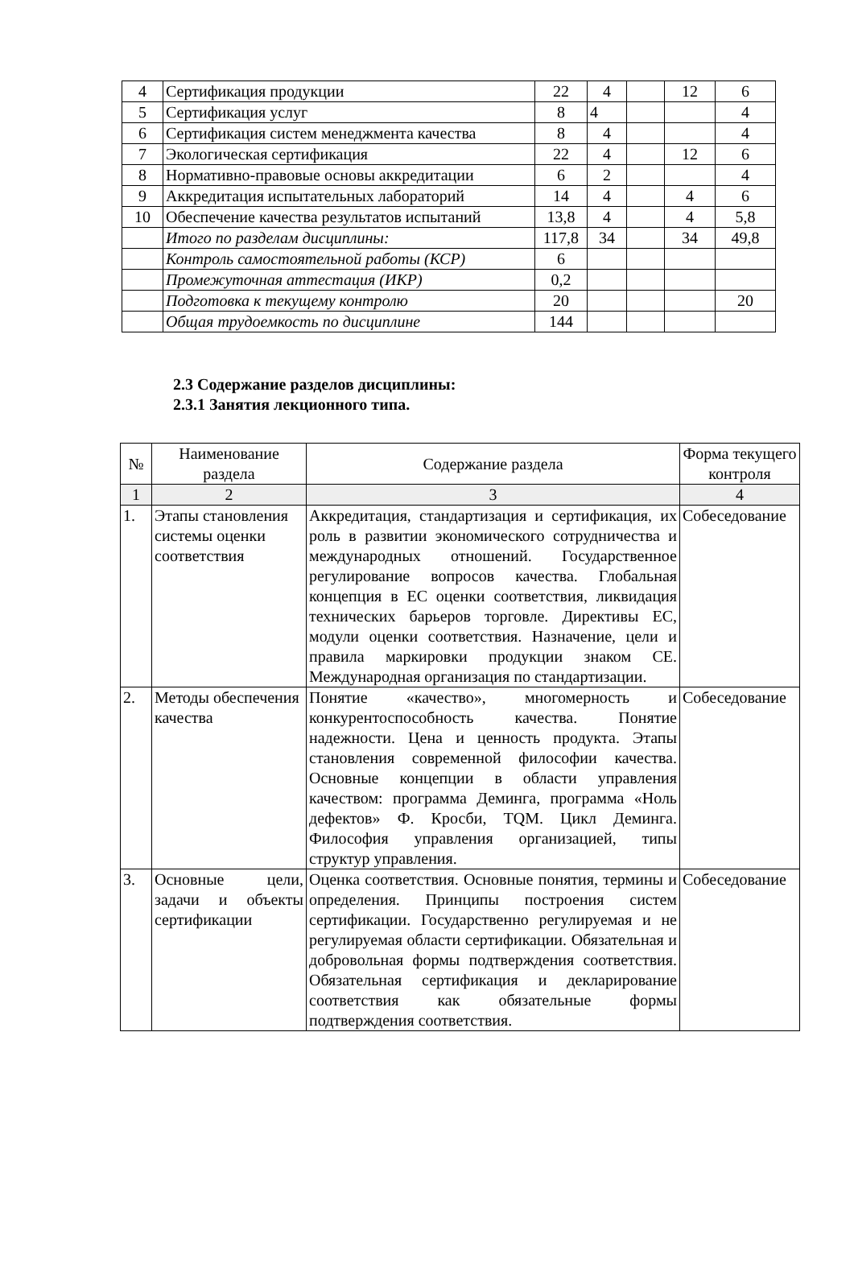| 4 | Сертификация продукции | 22 | 4 | | 12 | 6 |
| 5 | Сертификация услуг | 8 | 4 | | | 4 |
| 6 | Сертификация систем менеджмента качества | 8 | 4 | | | 4 |
| 7 | Экологическая сертификация | 22 | 4 | | 12 | 6 |
| 8 | Нормативно-правовые основы аккредитации | 6 | 2 | | | 4 |
| 9 | Аккредитация испытательных лабораторий | 14 | 4 | | 4 | 6 |
| 10 | Обеспечение качества результатов испытаний | 13,8 | 4 | | 4 | 5,8 |
| | Итого по разделам дисциплины: | 117,8 | 34 | | 34 | 49,8 |
| | Контроль самостоятельной работы (КСР) | 6 | | | | |
| | Промежуточная аттестация (ИКР) | 0,2 | | | | |
| | Подготовка к текущему контролю | 20 | | | | 20 |
| | Общая трудоемкость по дисциплине | 144 | | | | |
2.3 Содержание разделов дисциплины:
2.3.1 Занятия лекционного типа.
| № | Наименование раздела | Содержание раздела | Форма текущего контроля |
| --- | --- | --- | --- |
| 1 | 2 | 3 | 4 |
| 1. | Этапы становления системы оценки соответствия | Аккредитация, стандартизация и сертификация, их роль в развитии экономического сотрудничества и международных отношений. Государственное регулирование вопросов качества. Глобальная концепция в ЕС оценки соответствия, ликвидация технических барьеров торговле. Директивы ЕС, модули оценки соответствия. Назначение, цели и правила маркировки продукции знаком СЕ. Международная организация по стандартизации. | Собеседование |
| 2. | Методы обеспечения качества | Понятие «качество», многомерность и конкурентоспособность качества. Понятие надежности. Цена и ценность продукта. Этапы становления современной философии качества. Основные концепции в области управления качеством: программа Деминга, программа «Ноль дефектов» Ф. Кросби, TQM. Цикл Деминга. Философия управления организацией, типы структур управления. | Собеседование |
| 3. | Основные цели, задачи и объекты сертификации | Оценка соответствия. Основные понятия, термины и определения. Принципы построения систем сертификации. Государственно регулируемая и не регулируемая области сертификации. Обязательная и добровольная формы подтверждения соответствия. Обязательная сертификация и декларирование соответствия как обязательные формы подтверждения соответствия. | Собеседование |